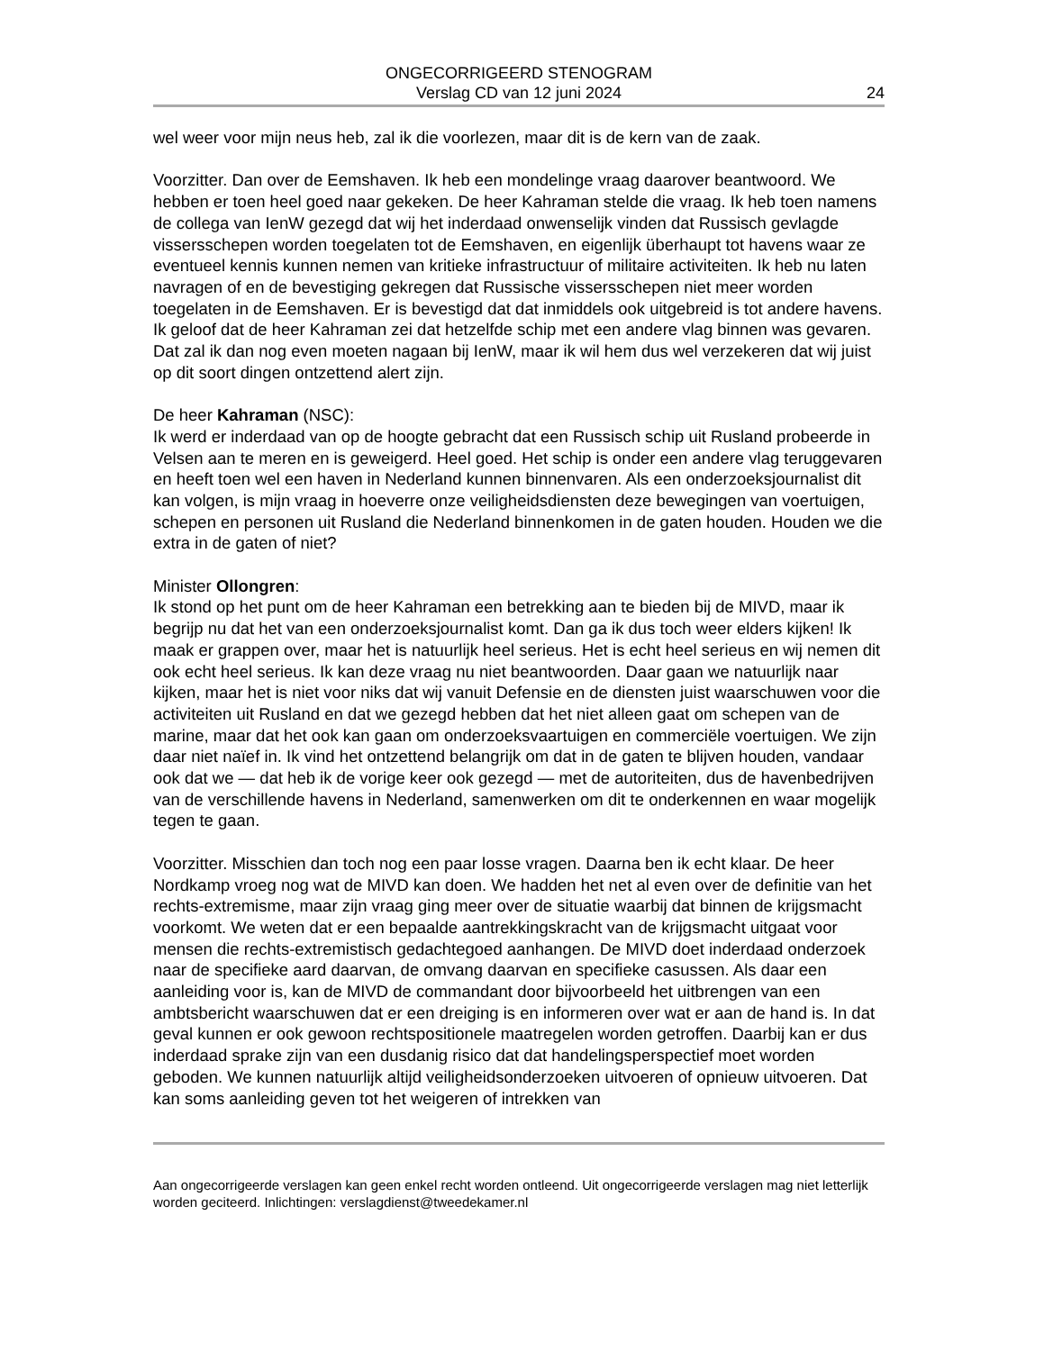ONGECORRIGEERD STENOGRAM
Verslag CD van 12 juni 2024
24
wel weer voor mijn neus heb, zal ik die voorlezen, maar dit is de kern van de zaak.
Voorzitter. Dan over de Eemshaven. Ik heb een mondelinge vraag daarover beantwoord. We hebben er toen heel goed naar gekeken. De heer Kahraman stelde die vraag. Ik heb toen namens de collega van IenW gezegd dat wij het inderdaad onwenselijk vinden dat Russisch gevlagde vissersschepen worden toegelaten tot de Eemshaven, en eigenlijk überhaupt tot havens waar ze eventueel kennis kunnen nemen van kritieke infrastructuur of militaire activiteiten. Ik heb nu laten navragen of en de bevestiging gekregen dat Russische vissersschepen niet meer worden toegelaten in de Eemshaven. Er is bevestigd dat dat inmiddels ook uitgebreid is tot andere havens. Ik geloof dat de heer Kahraman zei dat hetzelfde schip met een andere vlag binnen was gevaren. Dat zal ik dan nog even moeten nagaan bij IenW, maar ik wil hem dus wel verzekeren dat wij juist op dit soort dingen ontzettend alert zijn.
De heer Kahraman (NSC):
Ik werd er inderdaad van op de hoogte gebracht dat een Russisch schip uit Rusland probeerde in Velsen aan te meren en is geweigerd. Heel goed. Het schip is onder een andere vlag teruggevaren en heeft toen wel een haven in Nederland kunnen binnenvaren. Als een onderzoeksjournalist dit kan volgen, is mijn vraag in hoeverre onze veiligheidsdiensten deze bewegingen van voertuigen, schepen en personen uit Rusland die Nederland binnenkomen in de gaten houden. Houden we die extra in de gaten of niet?
Minister Ollongren:
Ik stond op het punt om de heer Kahraman een betrekking aan te bieden bij de MIVD, maar ik begrijp nu dat het van een onderzoeksjournalist komt. Dan ga ik dus toch weer elders kijken! Ik maak er grappen over, maar het is natuurlijk heel serieus. Het is echt heel serieus en wij nemen dit ook echt heel serieus. Ik kan deze vraag nu niet beantwoorden. Daar gaan we natuurlijk naar kijken, maar het is niet voor niks dat wij vanuit Defensie en de diensten juist waarschuwen voor die activiteiten uit Rusland en dat we gezegd hebben dat het niet alleen gaat om schepen van de marine, maar dat het ook kan gaan om onderzoeksvaartuigen en commerciële voertuigen. We zijn daar niet naïef in. Ik vind het ontzettend belangrijk om dat in de gaten te blijven houden, vandaar ook dat we — dat heb ik de vorige keer ook gezegd — met de autoriteiten, dus de havenbedrijven van de verschillende havens in Nederland, samenwerken om dit te onderkennen en waar mogelijk tegen te gaan.
Voorzitter. Misschien dan toch nog een paar losse vragen. Daarna ben ik echt klaar. De heer Nordkamp vroeg nog wat de MIVD kan doen. We hadden het net al even over de definitie van het rechts-extremisme, maar zijn vraag ging meer over de situatie waarbij dat binnen de krijgsmacht voorkomt. We weten dat er een bepaalde aantrekkingskracht van de krijgsmacht uitgaat voor mensen die rechts-extremistisch gedachtegoed aanhangen. De MIVD doet inderdaad onderzoek naar de specifieke aard daarvan, de omvang daarvan en specifieke casussen. Als daar een aanleiding voor is, kan de MIVD de commandant door bijvoorbeeld het uitbrengen van een ambtsbericht waarschuwen dat er een dreiging is en informeren over wat er aan de hand is. In dat geval kunnen er ook gewoon rechtspositionele maatregelen worden getroffen. Daarbij kan er dus inderdaad sprake zijn van een dusdanig risico dat dat handelingsperspectief moet worden geboden. We kunnen natuurlijk altijd veiligheidsonderzoeken uitvoeren of opnieuw uitvoeren. Dat kan soms aanleiding geven tot het weigeren of intrekken van
Aan ongecorrigeerde verslagen kan geen enkel recht worden ontleend. Uit ongecorrigeerde verslagen mag niet letterlijk worden geciteerd. Inlichtingen: verslagdienst@tweedekamer.nl